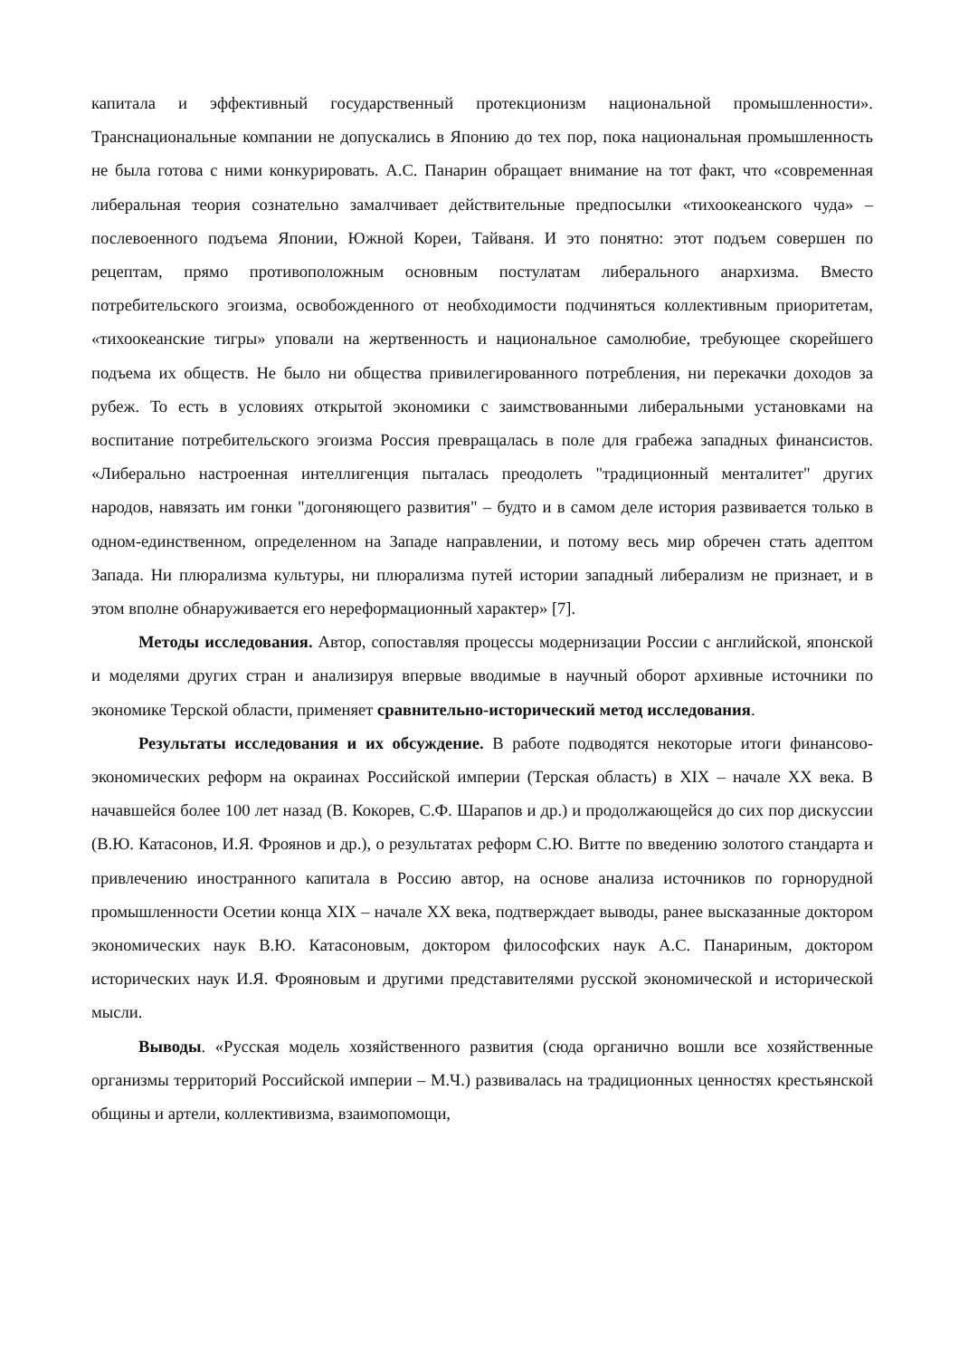капитала и эффективный государственный протекционизм национальной промышленности». Транснациональные компании не допускались в Японию до тех пор, пока национальная промышленность не была готова с ними конкурировать. А.С. Панарин обращает внимание на тот факт, что «современная либеральная теория сознательно замалчивает действительные предпосылки «тихоокеанского чуда» – послевоенного подъема Японии, Южной Кореи, Тайваня. И это понятно: этот подъем совершен по рецептам, прямо противоположным основным постулатам либерального анархизма. Вместо потребительского эгоизма, освобожденного от необходимости подчиняться коллективным приоритетам, «тихоокеанские тигры» уповали на жертвенность и национальное самолюбие, требующее скорейшего подъема их обществ. Не было ни общества привилегированного потребления, ни перекачки доходов за рубеж. То есть в условиях открытой экономики с заимствованными либеральными установками на воспитание потребительского эгоизма Россия превращалась в поле для грабежа западных финансистов. «Либерально настроенная интеллигенция пыталась преодолеть "традиционный менталитет" других народов, навязать им гонки "догоняющего развития" – будто и в самом деле история развивается только в одном-единственном, определенном на Западе направлении, и потому весь мир обречен стать адептом Запада. Ни плюрализма культуры, ни плюрализма путей истории западный либерализм не признает, и в этом вполне обнаруживается его нереформационный характер» [7].
Методы исследования. Автор, сопоставляя процессы модернизации России с английской, японской и моделями других стран и анализируя впервые вводимые в научный оборот архивные источники по экономике Терской области, применяет сравнительно-исторический метод исследования.
Результаты исследования и их обсуждение. В работе подводятся некоторые итоги финансово-экономических реформ на окраинах Российской империи (Терская область) в XIX – начале XX века. В начавшейся более 100 лет назад (В. Кокорев, С.Ф. Шарапов и др.) и продолжающейся до сих пор дискуссии (В.Ю. Катасонов, И.Я. Фроянов и др.), о результатах реформ С.Ю. Витте по введению золотого стандарта и привлечению иностранного капитала в Россию автор, на основе анализа источников по горнорудной промышленности Осетии конца XIX – начале XX века, подтверждает выводы, ранее высказанные доктором экономических наук В.Ю. Катасоновым, доктором философских наук А.С. Панариным, доктором исторических наук И.Я. Фрояновым и другими представителями русской экономической и исторической мысли.
Выводы. «Русская модель хозяйственного развития (сюда органично вошли все хозяйственные организмы территорий Российской империи – М.Ч.) развивалась на традиционных ценностях крестьянской общины и артели, коллективизма, взаимопомощи,